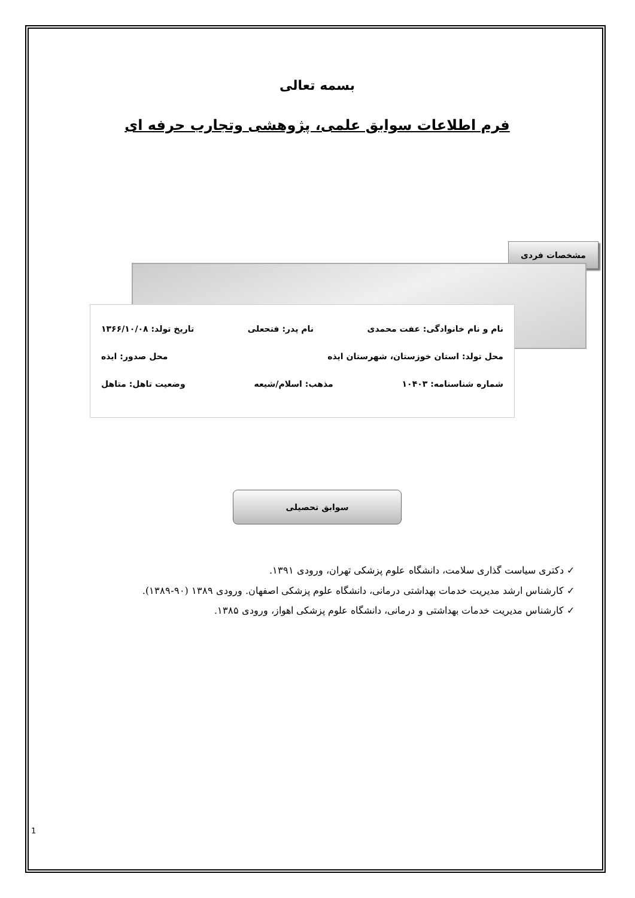بسمه تعالی
فرم اطلاعات سوابق علمی، پژوهشی وتجارب حرفه ای
مشخصات فردی
نام و نام خانوادگی: عفت محمدی نام پدر: فتحعلی تاریخ تولد: ۱۳۶۶/۱۰/۰۸
محل تولد: استان خوزستان، شهرستان ایذه محل صدور: ایذه
شماره شناسنامه: ۱۰۴۰۳ مذهب: اسلام/شیعه وضعیت تاهل: متاهل
سوابق تحصیلی
✓ دکتری سیاست گذاری سلامت، دانشگاه علوم پزشکی تهران، ورودی ۱۳۹۱.
✓ کارشناس ارشد مدیریت خدمات بهداشتی درمانی، دانشگاه علوم پزشکی اصفهان. ورودی ۱۳۸۹ (۹۰-۱۳۸۹).
✓ کارشناس مدیریت خدمات بهداشتی و درمانی، دانشگاه علوم پزشکی اهواز، ورودی ۱۳۸۵.
1